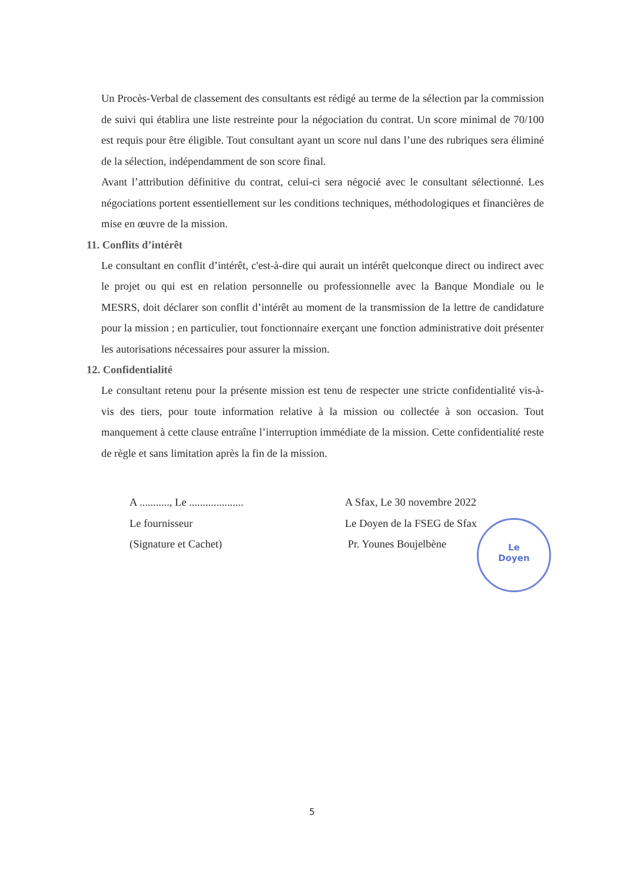Un Procès-Verbal de classement des consultants est rédigé au terme de la sélection par la commission de suivi qui établira une liste restreinte pour la négociation du contrat. Un score minimal de 70/100 est requis pour être éligible. Tout consultant ayant un score nul dans l’une des rubriques sera éliminé de la sélection, indépendamment de son score final.
Avant l’attribution définitive du contrat, celui-ci sera négocié avec le consultant sélectionné. Les négociations portent essentiellement sur les conditions techniques, méthodologiques et financières de mise en œuvre de la mission.
11. Conflits d’intérêt
Le consultant en conflit d’intérêt, c'est-à-dire qui aurait un intérêt quelconque direct ou indirect avec le projet ou qui est en relation personnelle ou professionnelle avec la Banque Mondiale ou le MESRS, doit déclarer son conflit d’intérêt au moment de la transmission de la lettre de candidature pour la mission ; en particulier, tout fonctionnaire exerçant une fonction administrative doit présenter les autorisations nécessaires pour assurer la mission.
12. Confidentialité
Le consultant retenu pour la présente mission est tenu de respecter une stricte confidentialité vis-à-vis des tiers, pour toute information relative à la mission ou collectée à son occasion. Tout manquement à cette clause entraîne l’interruption immédiate de la mission. Cette confidentialité reste de règle et sans limitation après la fin de la mission.
A ..........., Le ....................
Le fournisseur
(Signature et Cachet)
A Sfax, Le 30 novembre 2022
Le Doyen de la FSEG de Sfax
Pr. Younes Boujelbène
Le
Doyen
5